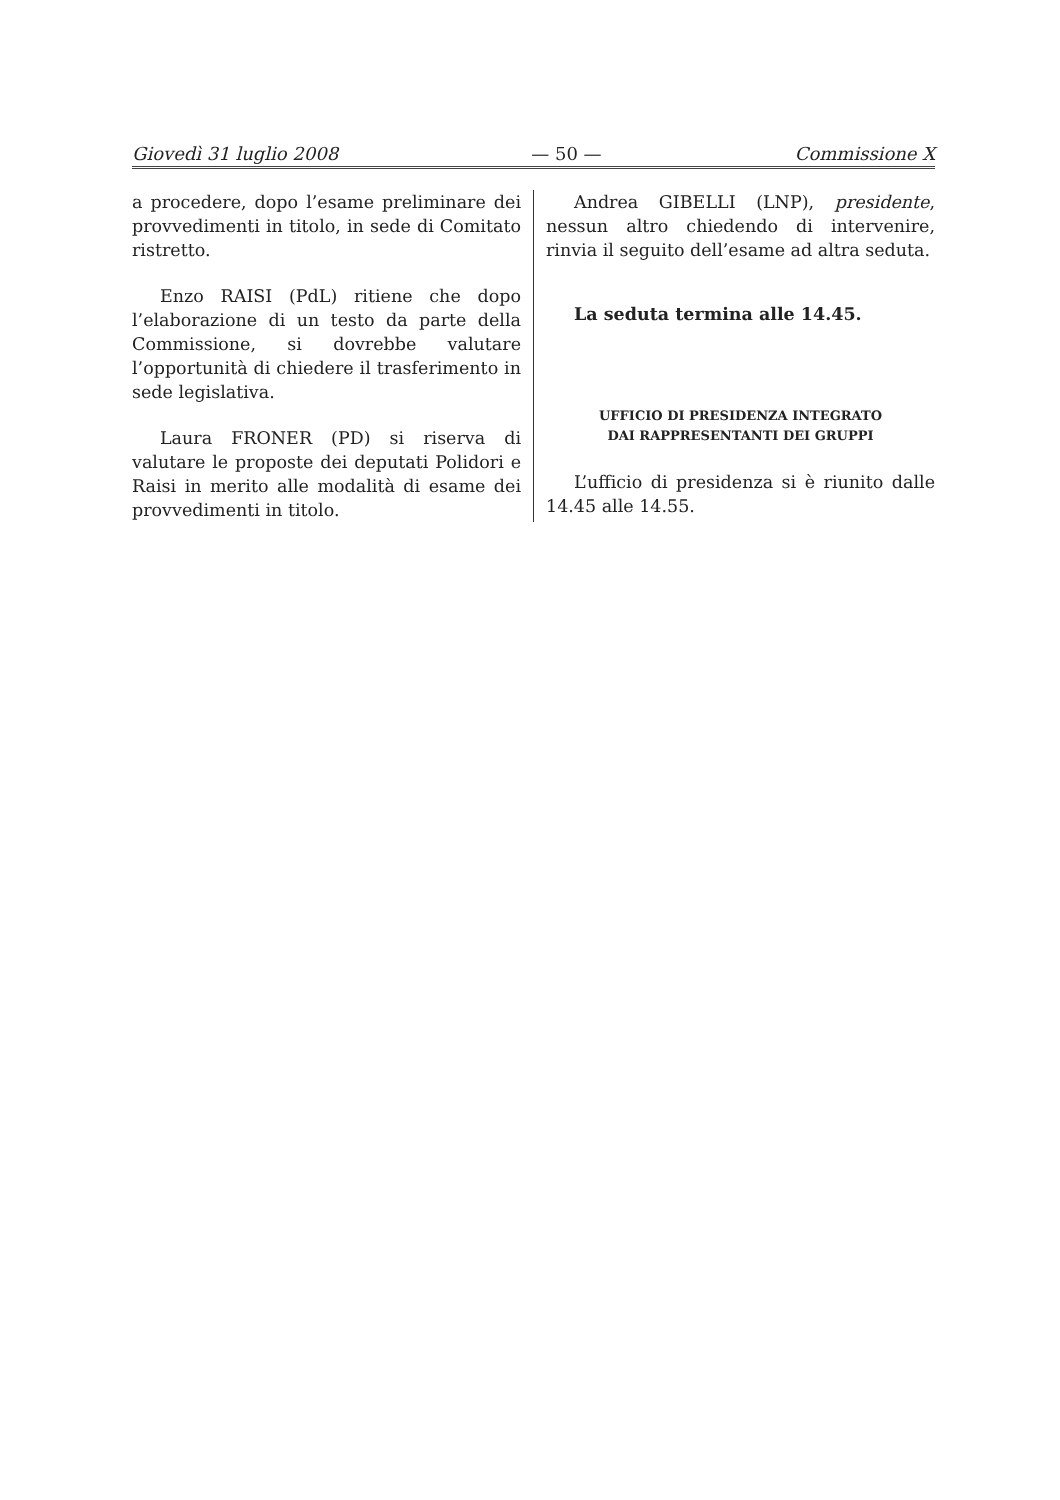Giovedì 31 luglio 2008 — 50 — Commissione X
a procedere, dopo l’esame preliminare dei provvedimenti in titolo, in sede di Comitato ristretto.
Enzo RAISI (PdL) ritiene che dopo l’elaborazione di un testo da parte della Commissione, si dovrebbe valutare l’opportunità di chiedere il trasferimento in sede legislativa.
Laura FRONER (PD) si riserva di valutare le proposte dei deputati Polidori e Raisi in merito alle modalità di esame dei provvedimenti in titolo.
Andrea GIBELLI (LNP), presidente, nessun altro chiedendo di intervenire, rinvia il seguito dell’esame ad altra seduta.
La seduta termina alle 14.45.
UFFICIO DI PRESIDENZA INTEGRATO
DAI RAPPRESENTANTI DEI GRUPPI
L’ufficio di presidenza si è riunito dalle 14.45 alle 14.55.